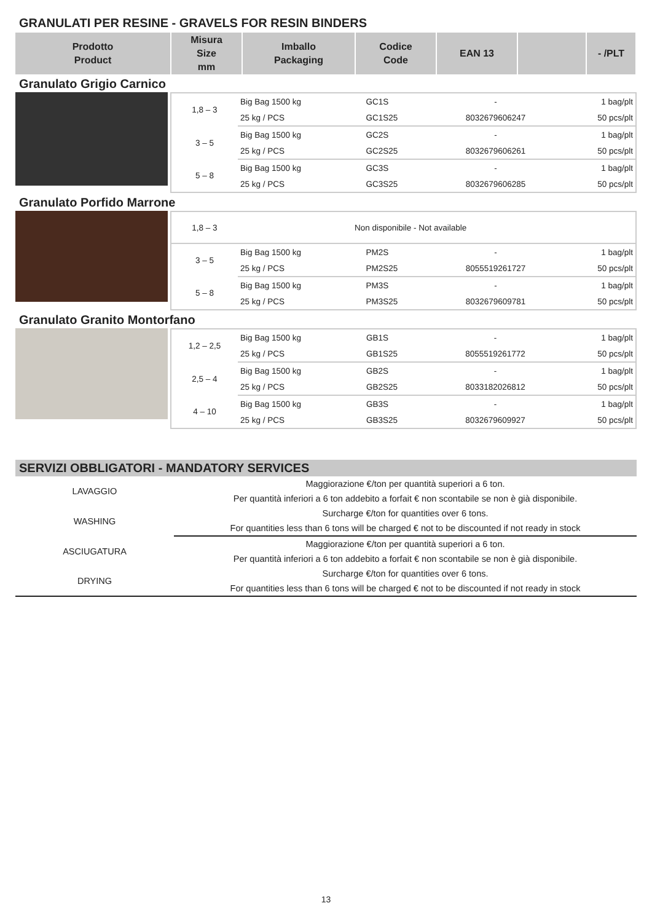GRANULATI PER RESINE - GRAVELS FOR RESIN BINDERS
| Prodotto Product | Misura Size mm | Imballo Packaging | Codice Code | EAN 13 | | - /PLT |
| --- | --- | --- | --- | --- | --- | --- |
Granulato Grigio Carnico
| 1,8 – 3 | Big Bag 1500 kg | GC1S | - | 1 bag/plt |
| | 25 kg / PCS | GC1S25 | 8032679606247 | 50 pcs/plt |
| 3 – 5 | Big Bag 1500 kg | GC2S | - | 1 bag/plt |
| | 25 kg / PCS | GC2S25 | 8032679606261 | 50 pcs/plt |
| 5 – 8 | Big Bag 1500 kg | GC3S | - | 1 bag/plt |
| | 25 kg / PCS | GC3S25 | 8032679606285 | 50 pcs/plt |
Granulato Porfido Marrone
| 1,8 – 3 | Non disponibile - Not available | | | |
| 3 – 5 | Big Bag 1500 kg | PM2S | - | 1 bag/plt |
| | 25 kg / PCS | PM2S25 | 8055519261727 | 50 pcs/plt |
| 5 – 8 | Big Bag 1500 kg | PM3S | - | 1 bag/plt |
| | 25 kg / PCS | PM3S25 | 8032679609781 | 50 pcs/plt |
Granulato Granito Montorfano
| 1,2 – 2,5 | Big Bag 1500 kg | GB1S | - | 1 bag/plt |
| | 25 kg / PCS | GB1S25 | 8055519261772 | 50 pcs/plt |
| 2,5 – 4 | Big Bag 1500 kg | GB2S | - | 1 bag/plt |
| | 25 kg / PCS | GB2S25 | 8033182026812 | 50 pcs/plt |
| 4 – 10 | Big Bag 1500 kg | GB3S | - | 1 bag/plt |
| | 25 kg / PCS | GB3S25 | 8032679609927 | 50 pcs/plt |
SERVIZI OBBLIGATORI - MANDATORY SERVICES
| LAVAGGIO | Maggiorazione €/ton per quantità superiori a 6 ton. |
| | Per quantità inferiori a 6 ton addebito a forfait € non scontabile se non è già disponibile. |
| WASHING | Surcharge €/ton for quantities over 6 tons. |
| | For quantities less than 6 tons will be charged € not to be discounted if not ready in stock |
| ASCIUGATURA | Maggiorazione €/ton per quantità superiori a 6 ton. |
| | Per quantità inferiori a 6 ton addebito a forfait € non scontabile se non è già disponibile. |
| DRYING | Surcharge €/ton for quantities over 6 tons. |
| | For quantities less than 6 tons will be charged € not to be discounted if not ready in stock |
13